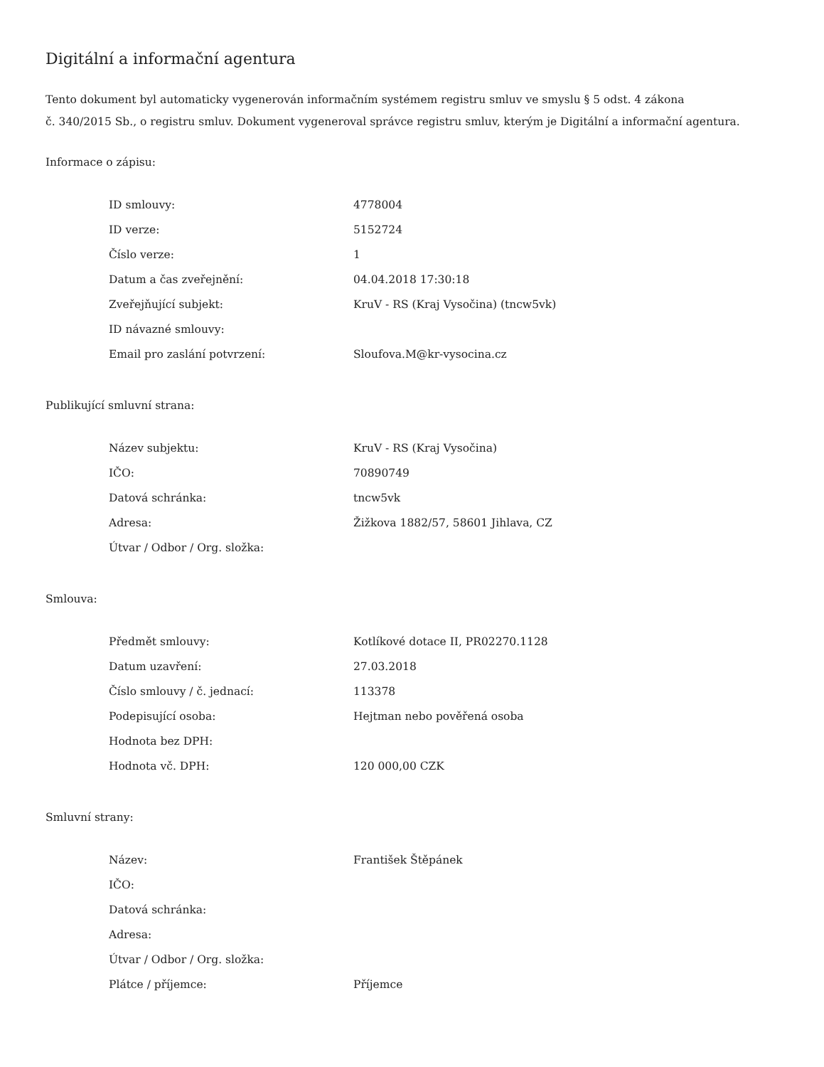Digitální a informační agentura
Tento dokument byl automaticky vygenerován informačním systémem registru smluv ve smyslu § 5 odst. 4 zákona
č. 340/2015 Sb., o registru smluv. Dokument vygeneroval správce registru smluv, kterým je Digitální a informační agentura.
Informace o zápisu:
| ID smlouvy: | 4778004 |
| ID verze: | 5152724 |
| Číslo verze: | 1 |
| Datum a čas zveřejnění: | 04.04.2018 17:30:18 |
| Zveřejňující subjekt: | KruV - RS (Kraj Vysočina) (tncw5vk) |
| ID návazné smlouvy: | |
| Email pro zaslání potvrzení: | Sloufova.M@kr-vysocina.cz |
Publikující smluvní strana:
| Název subjektu: | KruV - RS (Kraj Vysočina) |
| IČO: | 70890749 |
| Datová schránka: | tncw5vk |
| Adresa: | Žižkova 1882/57, 58601 Jihlava, CZ |
| Útvar / Odbor / Org. složka: | |
Smlouva:
| Předmět smlouvy: | Kotlíkové dotace II, PR02270.1128 |
| Datum uzavření: | 27.03.2018 |
| Číslo smlouvy / č. jednací: | 113378 |
| Podepisující osoba: | Hejtman nebo pověřená osoba |
| Hodnota bez DPH: | |
| Hodnota vč. DPH: | 120 000,00 CZK |
Smluvní strany:
| Název: | František Štěpánek |
| IČO: | |
| Datová schránka: | |
| Adresa: | |
| Útvar / Odbor / Org. složka: | |
| Plátce / příjemce: | Příjemce |